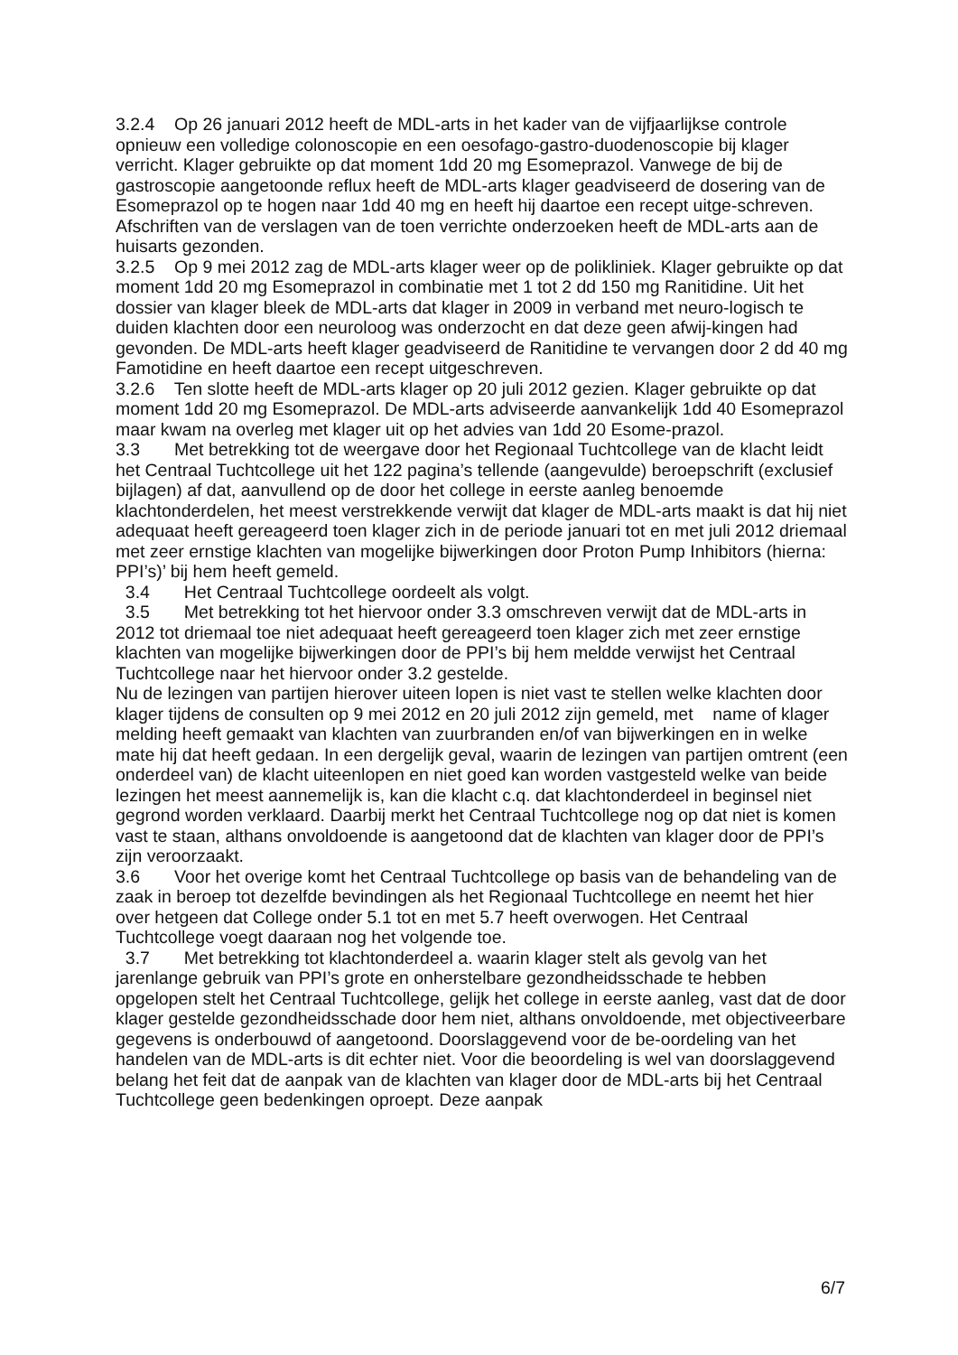3.2.4 Op 26 januari 2012 heeft de MDL-arts in het kader van de vijfjaarlijkse controle opnieuw een volledige colonoscopie en een oesofago-gastro-duodenoscopie bij klager verricht. Klager gebruikte op dat moment 1dd 20 mg Esomeprazol. Vanwege de bij de gastroscopie aangetoonde reflux heeft de MDL-arts klager geadviseerd de dosering van de Esomeprazol op te hogen naar 1dd 40 mg en heeft hij daartoe een recept uitge-schreven. Afschriften van de verslagen van de toen verrichte onderzoeken heeft de MDL-arts aan de huisarts gezonden.
3.2.5 Op 9 mei 2012 zag de MDL-arts klager weer op de polikliniek. Klager gebruikte op dat moment 1dd 20 mg Esomeprazol in combinatie met 1 tot 2 dd 150 mg Ranitidine. Uit het dossier van klager bleek de MDL-arts dat klager in 2009 in verband met neuro-logisch te duiden klachten door een neuroloog was onderzocht en dat deze geen afwij-kingen had gevonden. De MDL-arts heeft klager geadviseerd de Ranitidine te vervangen door 2 dd 40 mg Famotidine en heeft daartoe een recept uitgeschreven.
3.2.6 Ten slotte heeft de MDL-arts klager op 20 juli 2012 gezien. Klager gebruikte op dat moment 1dd 20 mg Esomeprazol. De MDL-arts adviseerde aanvankelijk 1dd 40 Esomeprazol maar kwam na overleg met klager uit op het advies van 1dd 20 Esome-prazol.
3.3 Met betrekking tot de weergave door het Regionaal Tuchtcollege van de klacht leidt het Centraal Tuchtcollege uit het 122 pagina’s tellende (aangevulde) beroepschrift (exclusief bijlagen) af dat, aanvullend op de door het college in eerste aanleg benoemde klachtonderdelen, het meest verstrekkende verwijt dat klager de MDL-arts maakt is dat hij niet adequaat heeft gereageerd toen klager zich in de periode januari tot en met juli 2012 driemaal met zeer ernstige klachten van mogelijke bijwerkingen door Proton Pump Inhibitors (hierna: PPI’s)’ bij hem heeft gemeld.
3.4 Het Centraal Tuchtcollege oordeelt als volgt.
3.5 Met betrekking tot het hiervoor onder 3.3 omschreven verwijt dat de MDL-arts in 2012 tot driemaal toe niet adequaat heeft gereageerd toen klager zich met zeer ernstige klachten van mogelijke bijwerkingen door de PPI’s bij hem meldde verwijst het Centraal Tuchtcollege naar het hiervoor onder 3.2 gestelde.
Nu de lezingen van partijen hierover uiteen lopen is niet vast te stellen welke klachten door klager tijdens de consulten op 9 mei 2012 en 20 juli 2012 zijn gemeld, met name of klager melding heeft gemaakt van klachten van zuurbranden en/of van bijwerkingen en in welke mate hij dat heeft gedaan. In een dergelijk geval, waarin de lezingen van partijen omtrent (een onderdeel van) de klacht uiteenlopen en niet goed kan worden vastgesteld welke van beide lezingen het meest aannemelijk is, kan die klacht c.q. dat klachtonderdeel in beginsel niet gegrond worden verklaard. Daarbij merkt het Centraal Tuchtcollege nog op dat niet is komen vast te staan, althans onvoldoende is aangetoond dat de klachten van klager door de PPI’s zijn veroorzaakt.
3.6 Voor het overige komt het Centraal Tuchtcollege op basis van de behandeling van de zaak in beroep tot dezelfde bevindingen als het Regionaal Tuchtcollege en neemt het hier over hetgeen dat College onder 5.1 tot en met 5.7 heeft overwogen. Het Centraal Tuchtcollege voegt daaraan nog het volgende toe.
3.7 Met betrekking tot klachtonderdeel a. waarin klager stelt als gevolg van het jarenlange gebruik van PPI’s grote en onherstelbare gezondheidsschade te hebben opgelopen stelt het Centraal Tuchtcollege, gelijk het college in eerste aanleg, vast dat de door klager gestelde gezondheidsschade door hem niet, althans onvoldoende, met objectiveerbare gegevens is onderbouwd of aangetoond. Doorslaggevend voor de be-oordeling van het handelen van de MDL-arts is dit echter niet. Voor die beoordeling is wel van doorslaggevend belang het feit dat de aanpak van de klachten van klager door de MDL-arts bij het Centraal Tuchtcollege geen bedenkingen oproept. Deze aanpak
6/7